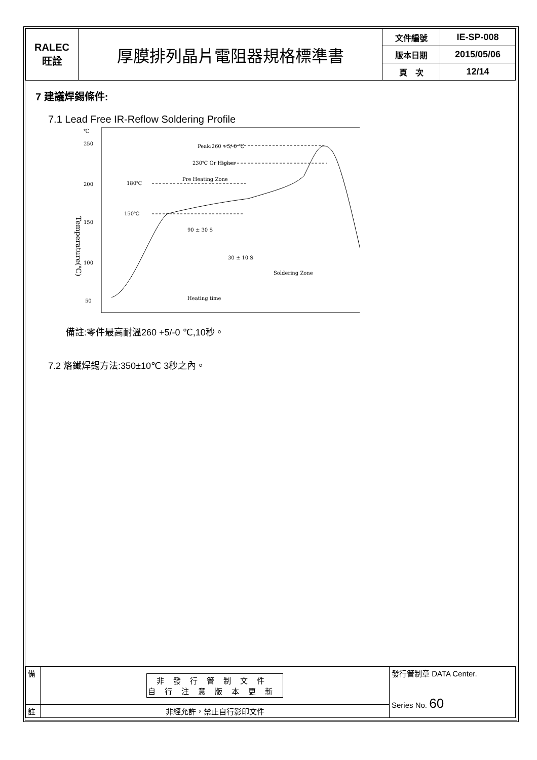| RALEC 旺詮 | 厚膜排列晶片電阻器規格標準書 | 文件編號 | IE-SP-008 |
| | | 版本日期 | 2015/05/06 |
| | | 頁 次 | 12/14 |
7 建議焊錫條件:
7.1 Lead Free IR-Reflow Soldering Profile
℃
250
200
150
100
50
Temperature(℃)
Peak:260 +5/-0 ℃
230℃ Or Higher
Pre Heating Zone
180℃
150℃
90 ± 30 S
30 ± 10 S
Soldering Zone
Heating time
備註:零件最高耐溫260 +5/-0 ℃,10秒。
7.2 烙鐵焊錫方法:350±10℃ 3秒之內。
| 備 | 非發行管制文件 自行注意版本更新 | 發行管制章 DATA Center. Series No. 60 |
| 註 | 非經允許，禁止自行影印文件 | |